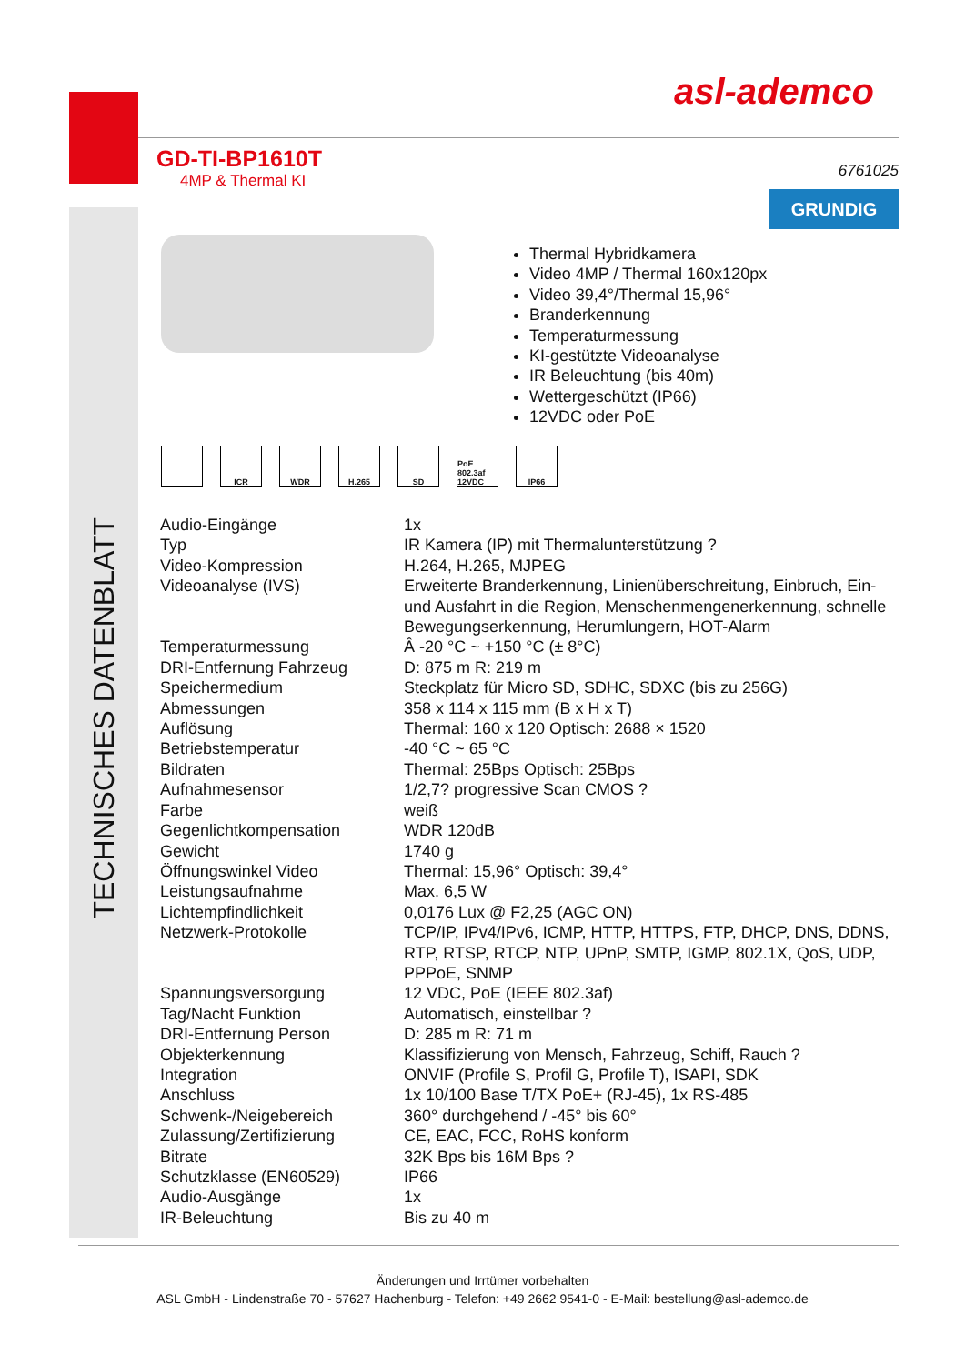TECHNISCHES DATENBLATT
asl-ademco
GD-TI-BP1610T
4MP & Thermal KI
6761025
GRUNDIG
Thermal Hybridkamera
Video 4MP / Thermal 160x120px
Video 39,4°/Thermal 15,96°
Branderkennung
Temperaturmessung
KI-gestützte Videoanalyse
IR Beleuchtung (bis 40m)
Wettergeschützt (IP66)
12VDC oder PoE
ICR WDR H.265 SD PoE 802.3af 12VDC
IP66
| Audio-Eingänge | 1x |
| Typ | IR Kamera (IP) mit Thermalunterstützung ? |
| Video-Kompression | H.264, H.265, MJPEG |
| Videoanalyse (IVS) | Erweiterte Branderkennung, Linienüberschreitung, Einbruch, Ein- und Ausfahrt in die Region, Menschenmengenerkennung, schnelle Bewegungserkennung, Herumlungern, HOT-Alarm |
| Temperaturmessung | Â -20 °C ~ +150 °C (± 8°C) |
| DRI-Entfernung Fahrzeug | D: 875 m R: 219 m |
| Speichermedium | Steckplatz für Micro SD, SDHC, SDXC (bis zu 256G) |
| Abmessungen | 358 x 114 x 115 mm (B x H x T) |
| Auflösung | Thermal: 160 x 120 Optisch: 2688 × 1520 |
| Betriebstemperatur | -40 °C ~ 65 °C |
| Bildraten | Thermal: 25Bps Optisch: 25Bps |
| Aufnahmesensor | 1/2,7? progressive Scan CMOS ? |
| Farbe | weiß |
| Gegenlichtkompensation | WDR 120dB |
| Gewicht | 1740 g |
| Öffnungswinkel Video | Thermal: 15,96° Optisch: 39,4° |
| Leistungsaufnahme | Max. 6,5 W |
| Lichtempfindlichkeit | 0,0176 Lux @ F2,25 (AGC ON) |
| Netzwerk-Protokolle | TCP/IP, IPv4/IPv6, ICMP, HTTP, HTTPS, FTP, DHCP, DNS, DDNS, RTP, RTSP, RTCP, NTP, UPnP, SMTP, IGMP, 802.1X, QoS, UDP, PPPoE, SNMP |
| Spannungsversorgung | 12 VDC, PoE (IEEE 802.3af) |
| Tag/Nacht Funktion | Automatisch, einstellbar ? |
| DRI-Entfernung Person | D: 285 m R: 71 m |
| Objekterkennung | Klassifizierung von Mensch, Fahrzeug, Schiff, Rauch ? |
| Integration | ONVIF (Profile S, Profil G, Profile T), ISAPI, SDK |
| Anschluss | 1x 10/100 Base T/TX PoE+ (RJ-45), 1x RS-485 |
| Schwenk-/Neigebereich | 360° durchgehend / -45° bis 60° |
| Zulassung/Zertifizierung | CE, EAC, FCC, RoHS konform |
| Bitrate | 32K Bps bis 16M Bps ? |
| Schutzklasse (EN60529) | IP66 |
| Audio-Ausgänge | 1x |
| IR-Beleuchtung | Bis zu 40 m |
Änderungen und Irrtümer vorbehalten
ASL GmbH - Lindenstraße 70 - 57627 Hachenburg - Telefon: +49 2662 9541-0 - E-Mail: bestellung@asl-ademco.de